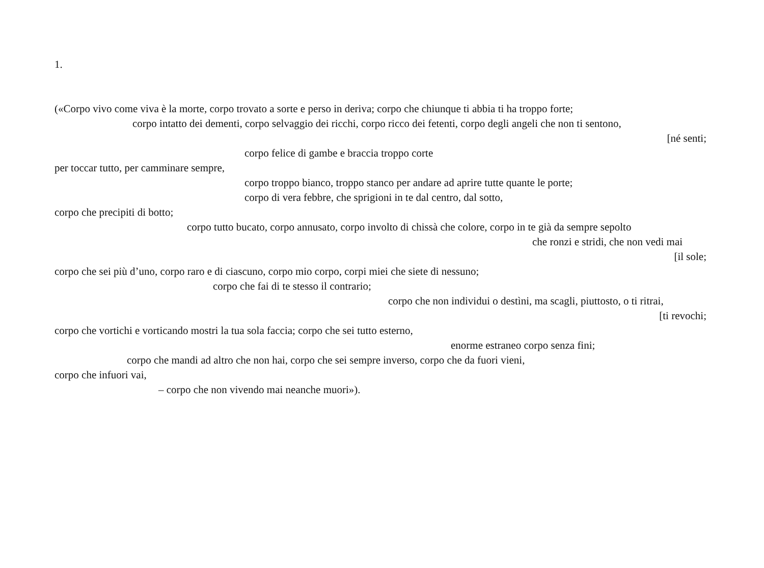1.
(«Corpo vivo come viva è la morte, corpo trovato a sorte e perso in deriva; corpo che chiunque ti abbia ti ha troppo forte;
corpo intatto dei dementi, corpo selvaggio dei ricchi, corpo ricco dei fetenti, corpo degli angeli che non ti sentono,
[né senti;
corpo felice di gambe e braccia troppo corte
per toccar tutto, per camminare sempre,
corpo troppo bianco, troppo stanco per andare ad aprire tutte quante le porte;
corpo di vera febbre, che sprigioni in te dal centro, dal sotto,
corpo che precipiti di botto;
corpo tutto bucato, corpo annusato, corpo involto di chissà che colore, corpo in te già da sempre sepolto
che ronzi e stridi, che non vedi mai
[il sole;
corpo che sei più d’uno, corpo raro e di ciascuno, corpo mio corpo, corpi miei che siete di nessuno;
corpo che fai di te stesso il contrario;
corpo che non individui o destìni, ma scagli, piuttosto, o ti ritrai,
[ti revochi;
corpo che vortichi e vorticando mostri la tua sola faccia; corpo che sei tutto esterno,
enorme estraneo corpo senza fini;
corpo che mandi ad altro che non hai, corpo che sei sempre inverso, corpo che da fuori vieni,
corpo che infuori vai,
– corpo che non vivendo mai neanche muori»).